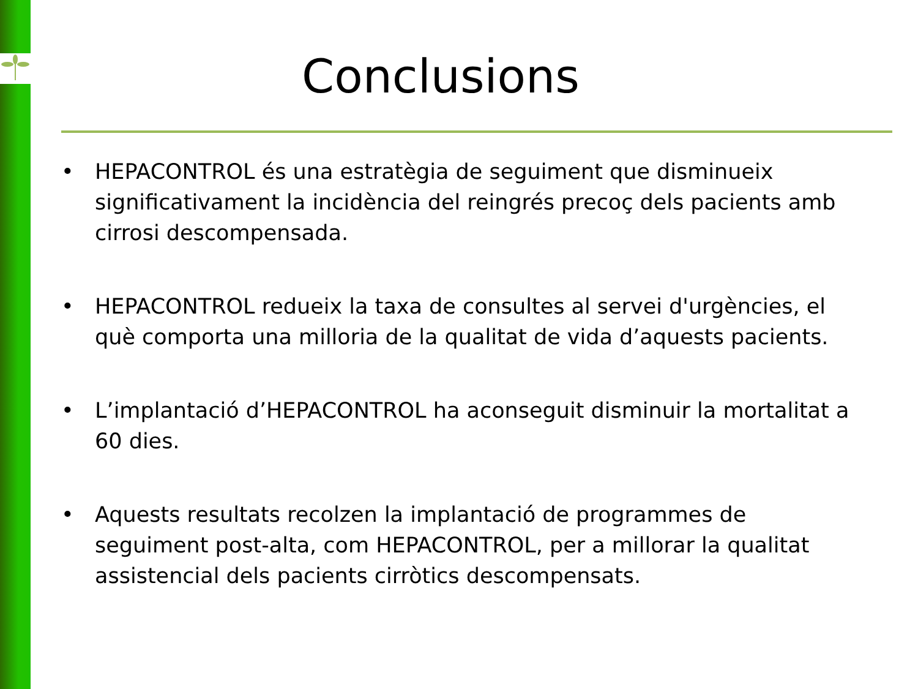Conclusions
• HEPACONTROL és una estratègia de seguiment que disminueix significativament la incidència del reingrés precoç dels pacients amb cirrosi descompensada.
• HEPACONTROL redueix la taxa de consultes al servei d'urgències, el què comporta una milloria de la qualitat de vida d’aquests pacients.
• L’implantació d’HEPACONTROL ha aconseguit disminuir la mortalitat a 60 dies.
• Aquests resultats recolzen la implantació de programmes de seguiment post-alta, com HEPACONTROL, per a millorar la qualitat assistencial dels pacients cirròtics descompensats.